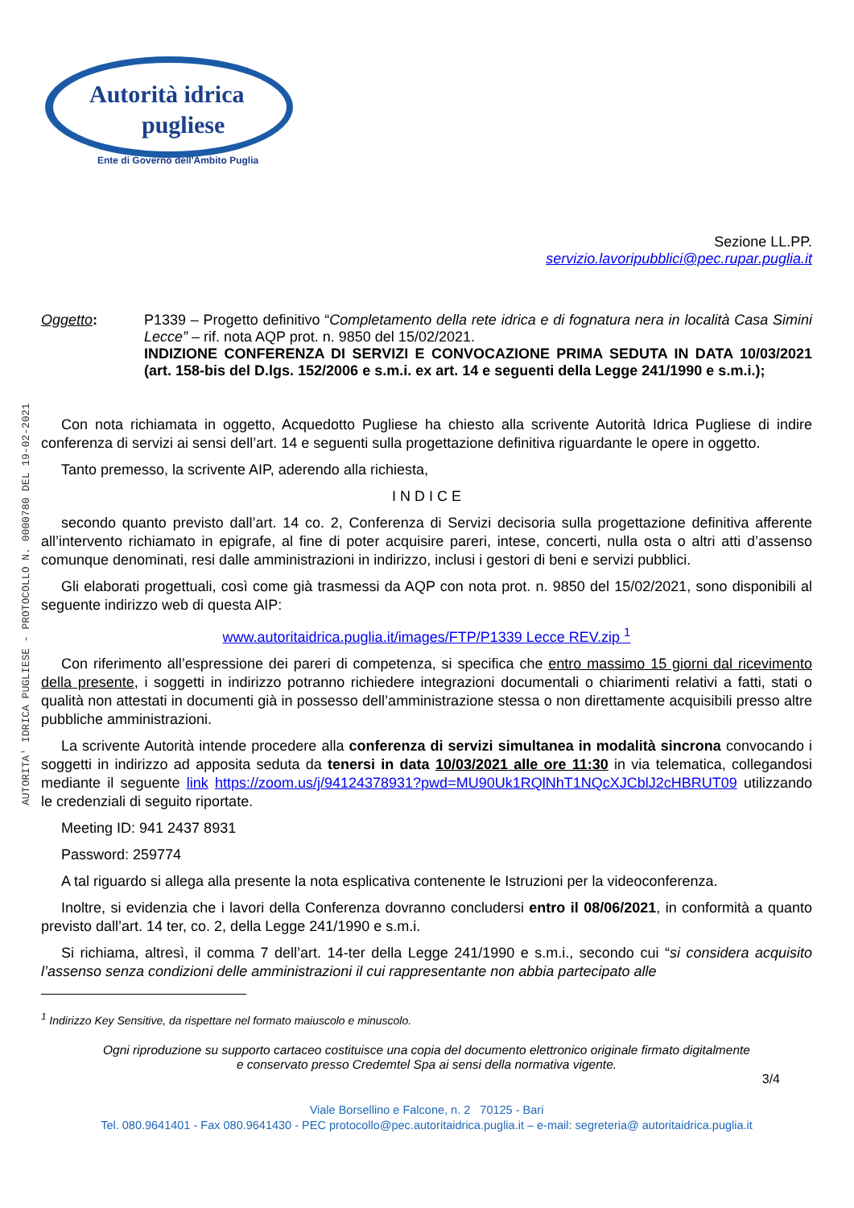AUTORITA' IDRICA PUGLIESE - PROTOCOLLO N. 0000780 DEL 19-02-2021
Autorità idrica
pugliese
Ente di Governo dell'Ambito Puglia
Sezione LL.PP.
servizio.lavoripubblici@pec.rupar.puglia.it
Oggetto: P1339 – Progetto definitivo “Completamento della rete idrica e di fognatura nera in località Casa Simini Lecce” – rif. nota AQP prot. n. 9850 del 15/02/2021.
INDIZIONE CONFERENZA DI SERVIZI E CONVOCAZIONE PRIMA SEDUTA IN DATA 10/03/2021 (art. 158-bis del D.lgs. 152/2006 e s.m.i. ex art. 14 e seguenti della Legge 241/1990 e s.m.i.);
Con nota richiamata in oggetto, Acquedotto Pugliese ha chiesto alla scrivente Autorità Idrica Pugliese di indire conferenza di servizi ai sensi dell’art. 14 e seguenti sulla progettazione definitiva riguardante le opere in oggetto.
Tanto premesso, la scrivente AIP, aderendo alla richiesta,
I N D I C E
secondo quanto previsto dall’art. 14 co. 2, Conferenza di Servizi decisoria sulla progettazione definitiva afferente all’intervento richiamato in epigrafe, al fine di poter acquisire pareri, intese, concerti, nulla osta o altri atti d’assenso comunque denominati, resi dalle amministrazioni in indirizzo, inclusi i gestori di beni e servizi pubblici.
Gli elaborati progettuali, così come già trasmessi da AQP con nota prot. n. 9850 del 15/02/2021, sono disponibili al seguente indirizzo web di questa AIP:
www.autoritaidrica.puglia.it/images/FTP/P1339 Lecce REV.zip <sup>1</sup>
Con riferimento all’espressione dei pareri di competenza, si specifica che entro massimo 15 giorni dal ricevimento della presente, i soggetti in indirizzo potranno richiedere integrazioni documentali o chiarimenti relativi a fatti, stati o qualità non attestati in documenti già in possesso dell’amministrazione stessa o non direttamente acquisibili presso altre pubbliche amministrazioni.
La scrivente Autorità intende procedere alla conferenza di servizi simultanea in modalità sincrona convocando i soggetti in indirizzo ad apposita seduta da tenersi in data 10/03/2021 alle ore 11:30 in via telematica, collegandosi mediante il seguente link https://zoom.us/j/94124378931?pwd=MU90Uk1RQlNhT1NQcXJCblJ2cHBRUT09 utilizzando le credenziali di seguito riportate.
Meeting ID: 941 2437 8931
Password: 259774
A tal riguardo si allega alla presente la nota esplicativa contenente le Istruzioni per la videoconferenza.
Inoltre, si evidenzia che i lavori della Conferenza dovranno concludersi entro il 08/06/2021, in conformità a quanto previsto dall’art. 14 ter, co. 2, della Legge 241/1990 e s.m.i.
Si richiama, altresì, il comma 7 dell’art. 14-ter della Legge 241/1990 e s.m.i., secondo cui “si considera acquisito l’assenso senza condizioni delle amministrazioni il cui rappresentante non abbia partecipato alle
<sup>1</sup> Indirizzo Key Sensitive, da rispettare nel formato maiuscolo e minuscolo.
Ogni riproduzione su supporto cartaceo costituisce una copia del documento elettronico originale firmato digitalmente
e conservato presso Credemtel Spa ai sensi della normativa vigente.
3/4
Viale Borsellino e Falcone, n. 2 70125 - Bari
Tel. 080.9641401 - Fax 080.9641430 - PEC protocollo@pec.autoritaidrica.puglia.it – e-mail: segreteria@ autoritaidrica.puglia.it